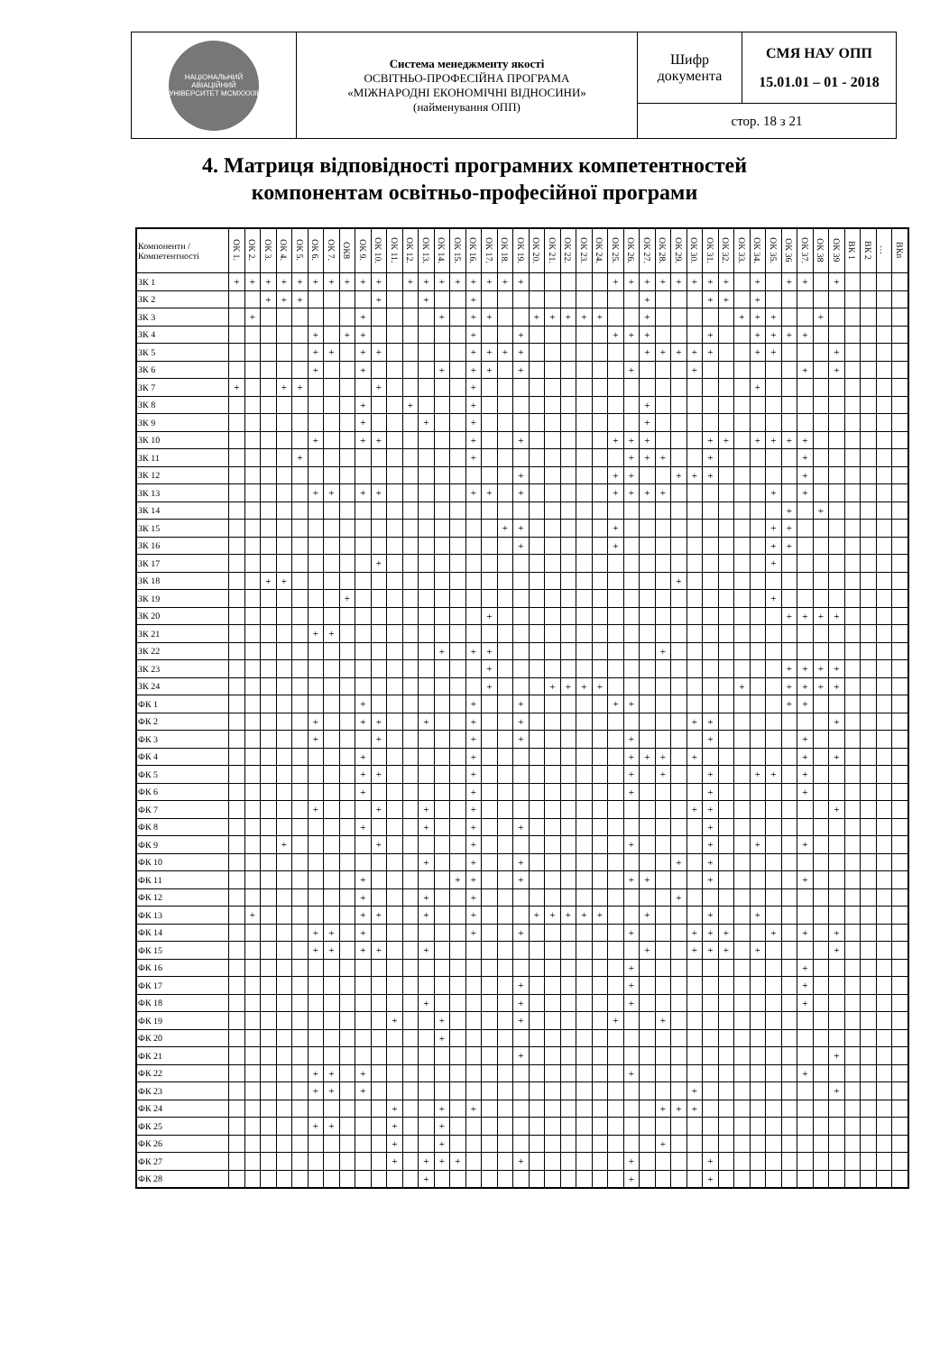| НАЦІОНАЛЬНИЙ АВІАЦІЙНИЙ УНІВЕРСИТЕТ MCMXXXIII | Система менеджменту якості ОСВІТНЬО-ПРОФЕСІЙНА ПРОГРАМА «МІЖНАРОДНІ ЕКОНОМІЧНІ ВІДНОСИНИ» (найменування ОПП) | Шифр документа | СМЯ НАУ ОПП 15.01.01 – 01 - 2018 |
| | | стор. 18 з 21 | |
4. Матриця відповідності програмних компетентностей
компонентам освітньо-професійної програми
| Компоненти / Компетентності | ОК 1. | ОК 2. | ОК 3. | ОК 4. | ОК 5. | ОК 6. | ОК 7. | ОК8 | ОК 9. | ОК 10. | ОК 11. | ОК 12. | ОК 13. | ОК 14. | ОК 15. | ОК 16. | ОК 17. | ОК 18. | ОК 19. | ОК 20. | ОК 21. | ОК 22. | ОК 23. | ОК 24. | ОК 25. | ОК 26. | ОК 27. | ОК 28. | ОК 29. | ОК 30. | ОК 31. | ОК 32. | ОК 33. | ОК 34. | ОК 35. | ОК 36 | ОК 37. | ОК 38 | ОК 39 | ВК 1 | ВК 2 | … | ВКn |
| --- | --- | --- | --- | --- | --- | --- | --- | --- | --- | --- | --- | --- | --- | --- | --- | --- | --- | --- | --- | --- | --- | --- | --- | --- | --- | --- | --- | --- | --- | --- | --- | --- | --- | --- | --- | --- | --- | --- | --- | --- | --- | --- | --- |
| ЗК 1 | + | + | + | + | + | + | + | + | + | + | | + | + | + | + | + | + | + | + | | | | | | + | + | + | + | + | + | + | + | | + | | + | + | | + | | | | |
| ЗК 2 | | | + | + | + | | | | | + | | | + | | | + | | | | | | | | | | | + | | | | + | + | | + | | | | | | | | | |
| ЗК 3 | | + | | | | | | | + | | | | | + | | + | + | | | + | + | + | + | + | | | + | | | | | | + | + | + | | | + | | | | | |
| ЗК 4 | | | | | | + | | + | + | | | | | | | + | | | + | | | | | | + | + | + | | | | + | | | + | + | + | + | | | | | | |
| ЗК 5 | | | | | | + | + | | + | + | | | | | | + | + | + | + | | | | | | | | + | + | + | + | + | | | + | + | | | | + | | | | |
| ЗК 6 | | | | | | + | | | + | | | | | + | | + | + | | + | | | | | | | + | | | | + | | | | | | | + | | + | | | | |
| ЗК 7 | + | | | + | + | | | | | + | | | | | | + | | | | | | | | | | | | | | | | | | + | | | | | | | | | |
| ЗК 8 | | | | | | | | | + | | | + | | | | + | | | | | | | | | | | + | | | | | | | | | | | | | | | | |
| ЗК 9 | | | | | | | | | + | | | | + | | | + | | | | | | | | | | | + | | | | | | | | | | | | | | | | |
| ЗК 10 | | | | | | + | | | + | + | | | | | | + | | | + | | | | | | + | + | + | | | | + | + | | + | + | + | + | | | | | | |
| ЗК 11 | | | | | + | | | | | | | | | | | + | | | | | | | | | | + | + | + | | | + | | | | | | + | | | | | | |
| ЗК 12 | | | | | | | | | | | | | | | | | | | + | | | | | | + | + | | | + | + | + | | | | | | + | | | | | | |
| ЗК 13 | | | | | | + | + | | + | + | | | | | | + | + | | + | | | | | | + | + | + | + | | | | | | | + | | + | | | | | | |
| ЗК 14 | | | | | | | | | | | | | | | | | | | | | | | | | | | | | | | | | | | | + | | + | | | | | |
| ЗК 15 | | | | | | | | | | | | | | | | | | + | + | | | | | | + | | | | | | | | | | + | + | | | | | | | |
| ЗК 16 | | | | | | | | | | | | | | | | | | | + | | | | | | + | | | | | | | | | | + | + | | | | | | | |
| ЗК 17 | | | | | | | | | | + | | | | | | | | | | | | | | | | | | | | | | | | | + | | | | | | | | |
| ЗК 18 | | | + | + | | | | | | | | | | | | | | | | | | | | | | | | | + | | | | | | | | | | | | | | |
| ЗК 19 | | | | | | | | + | | | | | | | | | | | | | | | | | | | | | | | | | | | + | | | | | | | | |
| ЗК 20 | | | | | | | | | | | | | | | | | + | | | | | | | | | | | | | | | | | | | + | + | + | + | | | | |
| ЗК 21 | | | | | | + | + | | | | | | | | | | | | | | | | | | | | | | | | | | | | | | | | | | | | |
| ЗК 22 | | | | | | | | | | | | | | + | | + | + | | | | | | | | | | | + | | | | | | | | | | | | | | | |
| ЗК 23 | | | | | | | | | | | | | | | | | + | | | | | | | | | | | | | | | | | | | + | + | + | + | | | | |
| ЗК 24 | | | | | | | | | | | | | | | | | + | | | | + | + | + | + | | | | | | | | | + | | | + | + | + | + | | | | |
| ФК 1 | | | | | | | | | + | | | | | | | + | | | + | | | | | | + | + | | | | | | | | | | + | + | | | | | | |
| ФК 2 | | | | | | + | | | + | + | | | + | | | + | | | + | | | | | | | | | | | + | + | | | | | | | | + | | | | |
| ФК 3 | | | | | | + | | | | + | | | | | | + | | | + | | | | | | | + | | | | | + | | | | | | + | | | | | | |
| ФК 4 | | | | | | | | | + | | | | | | | + | | | | | | | | | | + | + | + | | + | | | | | | | + | | + | | | | |
| ФК 5 | | | | | | | | | + | + | | | | | | + | | | | | | | | | | + | | + | | | + | | | + | + | | + | | | | | | |
| ФК 6 | | | | | | | | | + | | | | | | | + | | | | | | | | | | + | | | | | + | | | | | | + | | | | | | |
| ФК 7 | | | | | | + | | | | + | | | + | | | + | | | | | | | | | | | | | | + | + | | | | | | | | + | | | | |
| ФК 8 | | | | | | | | | + | | | | + | | | + | | | + | | | | | | | | | | | | + | | | | | | | | | | | | |
| ФК 9 | | | | + | | | | | | + | | | | | | + | | | | | | | | | | + | | | | | + | | | + | | | + | | | | | | |
| ФК 10 | | | | | | | | | | | | | + | | | + | | | + | | | | | | | | | | + | | + | | | | | | | | | | | | |
| ФК 11 | | | | | | | | | + | | | | | | + | + | | | + | | | | | | | + | + | | | | + | | | | | | + | | | | | | |
| ФК 12 | | | | | | | | | + | | | | + | | | + | | | | | | | | | | | | | + | | | | | | | | | | | | | | |
| ФК 13 | | + | | | | | | | + | + | | | + | | | + | | | | + | + | + | + | + | | | + | | | | + | | | + | | | | | | | | | |
| ФК 14 | | | | | | + | + | | + | | | | | | | + | | | + | | | | | | | + | | | | + | + | + | | | + | | + | | + | | | | |
| ФК 15 | | | | | | + | + | | + | + | | | + | | | | | | | | | | | | | | + | | | + | + | + | | + | | | | | + | | | | |
| ФК 16 | | | | | | | | | | | | | | | | | | | | | | | | | | + | | | | | | | | | | | + | | | | | | |
| ФК 17 | | | | | | | | | | | | | | | | | | | + | | | | | | | + | | | | | | | | | | | + | | | | | | |
| ФК 18 | | | | | | | | | | | | | + | | | | | | + | | | | | | | + | | | | | | | | | | | + | | | | | | |
| ФК 19 | | | | | | | | | | | + | | | + | | | | | + | | | | | | + | | | + | | | | | | | | | | | | | | | |
| ФК 20 | | | | | | | | | | | | | | + | | | | | | | | | | | | | | | | | | | | | | | | | | | | | |
| ФК 21 | | | | | | | | | | | | | | | | | | | + | | | | | | | | | | | | | | | | | | | | + | | | | |
| ФК 22 | | | | | | + | + | | + | | | | | | | | | | | | | | | | | + | | | | | | | | | | | + | | | | | | |
| ФК 23 | | | | | | + | + | | + | | | | | | | | | | | | | | | | | | | | | + | | | | | | | | | + | | | | |
| ФК 24 | | | | | | | | | | | + | | | + | | + | | | | | | | | | | | | + | + | + | | | | | | | | | | | | | |
| ФК 25 | | | | | | + | + | | | | + | | | + | | | | | | | | | | | | | | | | | | | | | | | | | | | | | |
| ФК 26 | | | | | | | | | | | + | | | + | | | | | | | | | | | | | | + | | | | | | | | | | | | | | | |
| ФК 27 | | | | | | | | | | | + | | + | + | + | | | | + | | | | | | | + | | | | | + | | | | | | | | | | | | |
| ФК 28 | | | | | | | | | | | | | + | | | | | | | | | | | | | + | | | | | + | | | | | | | | | | | | |